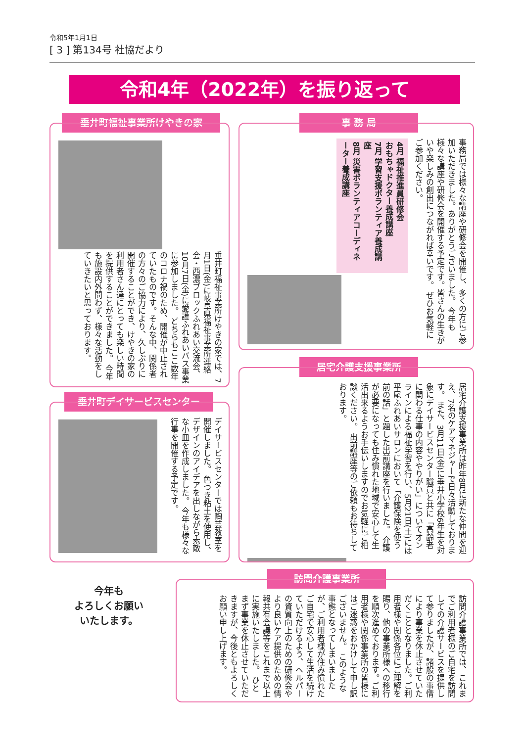令和5年1月1日
[ 3 ] 第134号 社協だより
令和4年（2022年）を振り返って
垂井町福祉事業所けやきの家
垂井町福祉事業所けやきの家では、7月1日(金)に岐阜県福祉事業所連絡会・西濃ブロックふれあい交流会、10月7日(金)に愛護ふれあいバス事業に参加しました。 どちらもここ数年のコロナ禍のため、開催が中止されていたものです。そんな中、関係者の方々のご協力により、久しぶりに開催することができ、けやきの家の利用者さん達にとっても楽しい時間を提供することができました。 今年も施設内外問わず、様々な活動をしていきたいと思っております。
事 務 局
事務局では様々な講座や研修会を開催し、多くの方にご参加いただきました。ありがとうございました。 今年も様々な講座や研修会を開催する予定です。皆さんの生きがいや楽しみの創出につながれば幸いです。 ぜひお気軽にご参加ください。
4月 福祉推進員研修会
おもちゃドクター養成講座
7月 学習支援ボランティア養成講座
8月 災害ボランティアコーディネーター養成講座
居宅介護支援事業所
居宅介護支援事業所は昨年8月に新たな仲間を迎え、7名のケアマネジャーで日々活動しております。 また、3月11日(金)に垂井小学校6年生を対象にデイサービスセンター職員と共に「高齢者に関わる仕事の内容ややりがい」についてオンラインによる福祉学習を行い、5月21日(土)には平尾ふれあいサロンにおいて「介護保険を使う前の話」と題した出前講座を行いました。 介護が必要になっても住み慣れた地域で安心して生活出来るようお手伝いしますのでお気軽にご相談ください。 出前講座等のご依頼もお待ちしております。
垂井町デイサービスセンター
デイサービスセンターでは陶芸教室を開催しました。 色つき粘土を使用し、デザインのアイデアを出しながら素敵な小皿を作成しました。 今年も様々な行事を開催する予定です。
今年も
よろしくお願い
いたします。
訪問介護事業所
訪問介護事業所では、これまでご利用者様のご自宅を訪問しての介護サービスを提供して参りましたが、諸般の事情により事業を休止させていただくこととなりました。ご利用者様や関係各位にご理解を賜り、他の事業所様への移行を順次進めております。ご利用者様や関係事業所の皆様にはご迷惑をおかけして申し訳ございません。 このような事態となってしまいましたが、ご利用者様が住み慣れたご自宅で安心して生活を続けていただけるよう、ヘルパーの資質向上のための研修会やより良いケア提供のための情報共有会議等をこれまで以上に実施いたしました。 ひとまず事業を休止させていただきますが、今後ともよろしくお願い申し上げます。